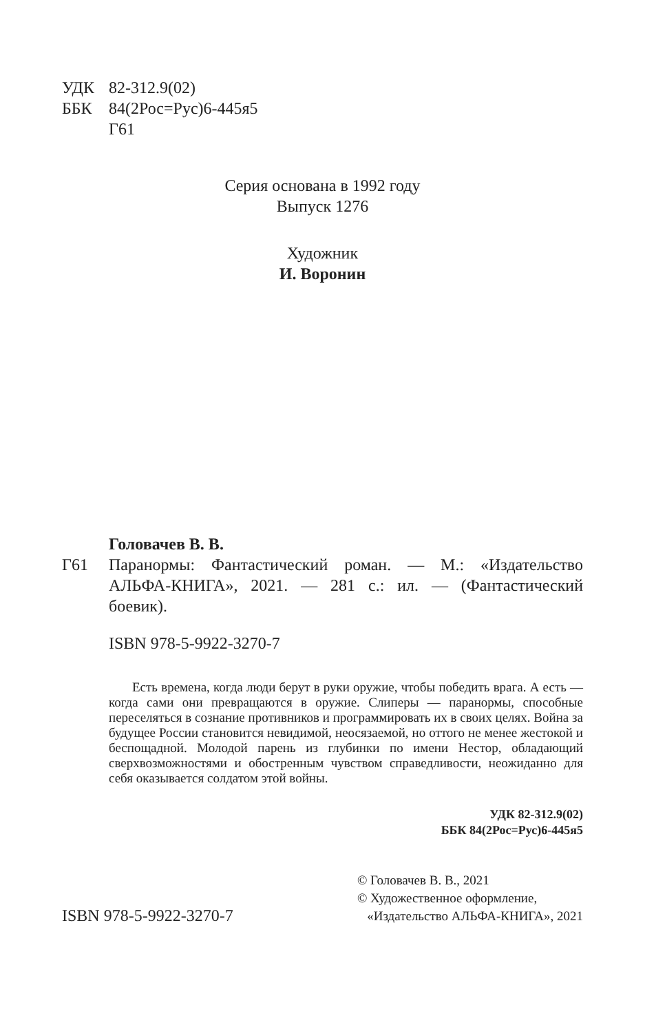УДК 82-312.9(02)
ББК 84(2Рос=Рус)6-445я5
Г61
Серия основана в 1992 году
Выпуск 1276
Художник
И. Воронин
Головачев В. В.
Г61 Паранормы: Фантастический роман. — М.: «Издательство АЛЬФА-КНИГА», 2021. — 281 с.: ил. — (Фантастический боевик).
ISBN 978-5-9922-3270-7
Есть времена, когда люди берут в руки оружие, чтобы победить врага. А есть — когда сами они превращаются в оружие. Слиперы — паранормы, способные переселяться в сознание противников и программировать их в своих целях. Война за будущее России становится невидимой, неосязаемой, но оттого не менее жестокой и беспощадной. Молодой парень из глубинки по имени Нестор, обладающий сверхвозможностями и обостренным чувством справедливости, неожиданно для себя оказывается солдатом этой войны.
УДК 82-312.9(02)
ББК 84(2Рос=Рус)6-445я5
ISBN 978-5-9922-3270-7
© Головачев В. В., 2021
© Художественное оформление,
«Издательство АЛЬФА-КНИГА», 2021